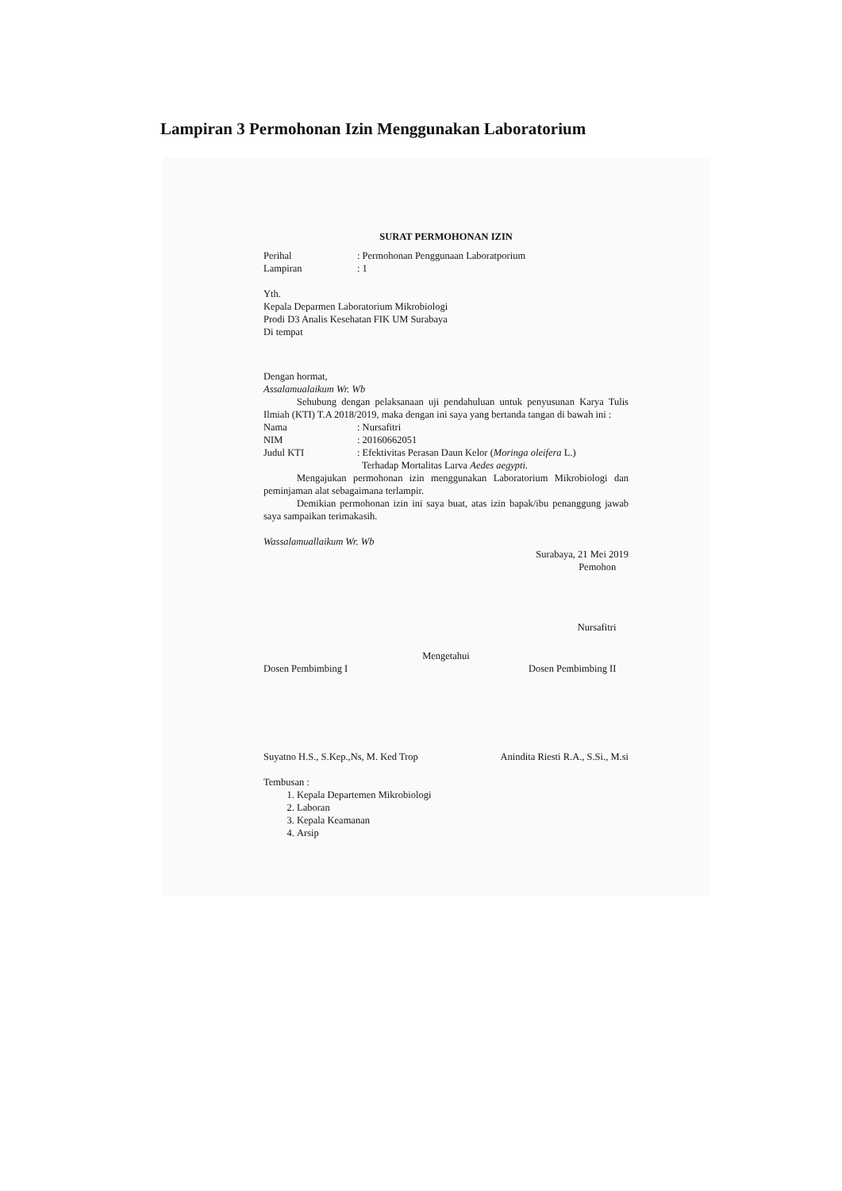Lampiran 3 Permohonan Izin Menggunakan Laboratorium
SURAT PERMOHONAN IZIN
Perihal: Permohonan Penggunaan Laboratporium
Lampiran: 1
Yth.
Kepala Deparmen Laboratorium Mikrobiologi
Prodi D3 Analis Kesehatan FIK UM Surabaya
Di tempat
Dengan hormat,
Assalamualaikum Wr. Wb
Sehubung dengan pelaksanaan uji pendahuluan untuk penyusunan Karya Tulis Ilmiah (KTI) T.A 2018/2019, maka dengan ini saya yang bertanda tangan di bawah ini :
Nama: Nursafitri
NIM: 20160662051
Judul KTI: Efektivitas Perasan Daun Kelor (Moringa oleifera L.)
Terhadap Mortalitas Larva Aedes aegypti.
Mengajukan permohonan izin menggunakan Laboratorium Mikrobiologi dan peminjaman alat sebagaimana terlampir.
Demikian permohonan izin ini saya buat, atas izin bapak/ibu penanggung jawab saya sampaikan terimakasih.
Wassalamuallaikum Wr. Wb
Surabaya, 21 Mei 2019
Pemohon
Nursafitri
Mengetahui
Dosen Pembimbing I Dosen Pembimbing II
Suyatno H.S., S.Kep.,Ns, M. Ked Trop Anindita Riesti R.A., S.Si., M.si
Tembusan :
1. Kepala Departemen Mikrobiologi
2. Laboran
3. Kepala Keamanan
4. Arsip